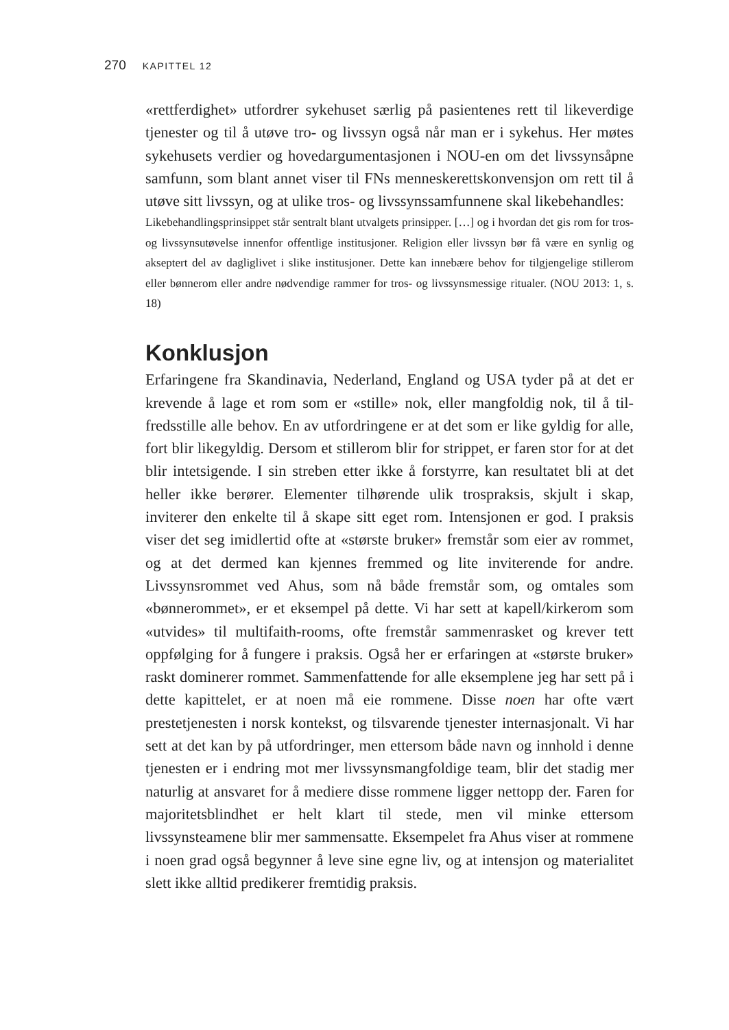270 KAPITTEL 12
«rettferdighet» utfordrer sykehuset særlig på pasientenes rett til likeverdige tjenester og til å utøve tro- og livssyn også når man er i sykehus. Her møtes sykehusets verdier og hovedargumentasjonen i NOU-en om det livssyn­såpne samfunn, som blant annet viser til FNs menneskerettskonvensjon om rett til å utøve sitt livssyn, og at ulike tros- og livssynssamfunnene skal likebehandles:
Likebehandlingsprinsippet står sentralt blant utvalgets prinsipper. […] og i hvordan det gis rom for tros- og livssynsutøvelse innenfor offentlige institusjoner. Religion eller livssyn bør få være en synlig og akseptert del av dagliglivet i slike institusjoner. Dette kan innebære behov for tilgjengelige stillerom eller bønnerom eller andre nød­vendige rammer for tros- og livssynsmessige ritualer. (NOU 2013: 1, s. 18)
Konklusjon
Erfaringene fra Skandinavia, Nederland, England og USA tyder på at det er krevende å lage et rom som er «stille» nok, eller mangfoldig nok, til å til­fredsstille alle behov. En av utfordringene er at det som er like gyldig for alle, fort blir likegyldig. Dersom et stillerom blir for strippet, er faren stor for at det blir intetsigende. I sin streben etter ikke å forstyrre, kan resultatet bli at det heller ikke berører. Elementer tilhørende ulik trospraksis, skjult i skap, inviterer den enkelte til å skape sitt eget rom. Intensjonen er god. I praksis viser det seg imidlertid ofte at «største bruker» fremstår som eier av rom­met, og at det dermed kan kjennes fremmed og lite inviterende for andre. Livssynsrommet ved Ahus, som nå både fremstår som, og omtales som «bønnerommet», er et eksempel på dette. Vi har sett at kapell/kirkerom som «utvides» til multifaith-rooms, ofte fremstår sammenrasket og krever tett oppfølging for å fungere i praksis. Også her er erfaringen at «største bruker» raskt dominerer rommet. Sammenfattende for alle eksemplene jeg har sett på i dette kapittelet, er at noen må eie rommene. Disse noen har ofte vært prestetjenesten i norsk kontekst, og tilsvarende tjenester internasjonalt. Vi har sett at det kan by på utfordringer, men ettersom både navn og innhold i denne tjenesten er i endring mot mer livssynsmangfoldige team, blir det stadig mer naturlig at ansvaret for å mediere disse rommene ligger nettopp der. Faren for majoritetsblindhet er helt klart til stede, men vil minke etter­som livssynsteamene blir mer sammensatte. Eksempelet fra Ahus viser at rommene i noen grad også begynner å leve sine egne liv, og at intensjon og materialitet slett ikke alltid predikerer fremtidig praksis.